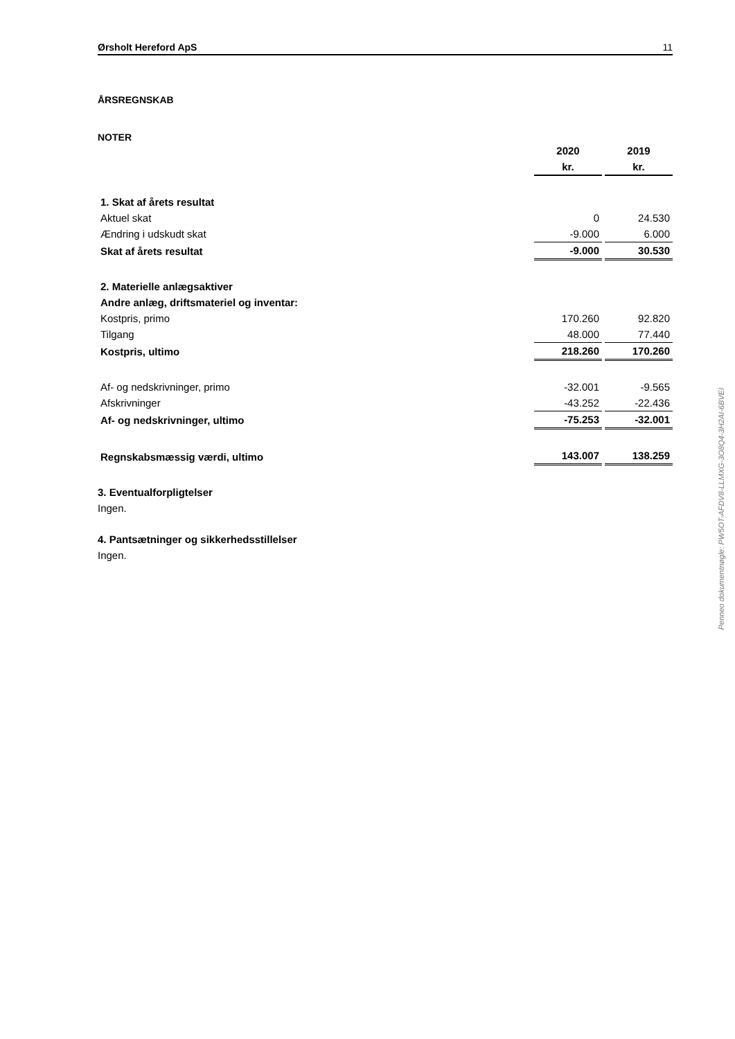Ørsholt Hereford ApS 11
ÅRSREGNSKAB
NOTER
| | 2020 | | 2019 |
| | kr. | | kr. |
| 1. Skat af årets resultat | | | |
| Aktuel skat | 0 | | 24.530 |
| Ændring i udskudt skat | -9.000 | | 6.000 |
| Skat af årets resultat | -9.000 | | 30.530 |
| 2. Materielle anlægsaktiver | | | |
| Andre anlæg, driftsmateriel og inventar: | | | |
| Kostpris, primo | 170.260 | | 92.820 |
| Tilgang | 48.000 | | 77.440 |
| Kostpris, ultimo | 218.260 | | 170.260 |
| Af- og nedskrivninger, primo | -32.001 | | -9.565 |
| Afskrivninger | -43.252 | | -22.436 |
| Af- og nedskrivninger, ultimo | -75.253 | | -32.001 |
| Regnskabsmæssig værdi, ultimo | 143.007 | | 138.259 |
3. Eventualforpligtelser
Ingen.
4. Pantsætninger og sikkerhedsstillelser
Ingen.
Penneo dokumentnøgle: PW5OT-AFDV8-LLMXG-3O8Q4-3H2AI-6BVEI